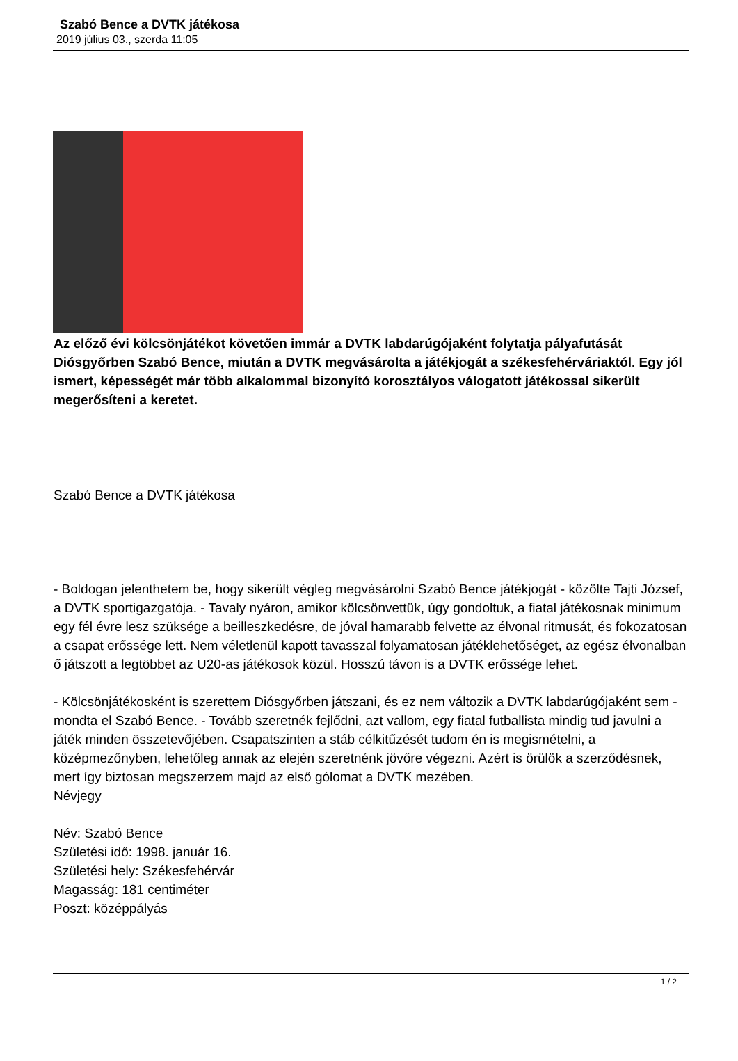Szabó Bence a DVTK játékosa
2019 július 03., szerda 11:05
Az előző évi kölcsönjátékot követően immár a DVTK labdarúgójaként folytatja pályafutását Diósgyőrben Szabó Bence, miután a DVTK megvásárolta a játékjogát a székesfehérváriaktól. Egy jól ismert, képességét már több alkalommal bizonyító korosztályos válogatott játékossal sikerült megerősíteni a keretet.
Szabó Bence a DVTK játékosa
- Boldogan jelenthetem be, hogy sikerült végleg megvásárolni Szabó Bence játékjogát - közölte Tajti József, a DVTK sportigazgatója. - Tavaly nyáron, amikor kölcsönvettük, úgy gondoltuk, a fiatal játékosnak minimum egy fél évre lesz szüksége a beilleszkedésre, de jóval hamarabb felvette az élvonal ritmusát, és fokozatosan a csapat erőssége lett. Nem véletlenül kapott tavasszal folyamatosan játéklehetőséget, az egész élvonalban ő játszott a legtöbbet az U20-as játékosok közül. Hosszú távon is a DVTK erőssége lehet.
- Kölcsönjátékosként is szerettem Diósgyőrben játszani, és ez nem változik a DVTK labdarúgójaként sem - mondta el Szabó Bence. - Tovább szeretnék fejlődni, azt vallom, egy fiatal futballista mindig tud javulni a játék minden összetevőjében. Csapatszinten a stáb célkitűzését tudom én is megismételni, a középmezőnyben, lehetőleg annak az elején szeretnénk jövőre végezni. Azért is örülök a szerződésnek, mert így biztosan megszerzem majd az első gólomat a DVTK mezében.
Névjegy
Név: Szabó Bence
Születési idő: 1998. január 16.
Születési hely: Székesfehérvár
Magasság: 181 centiméter
Poszt: középpályás
1 / 2